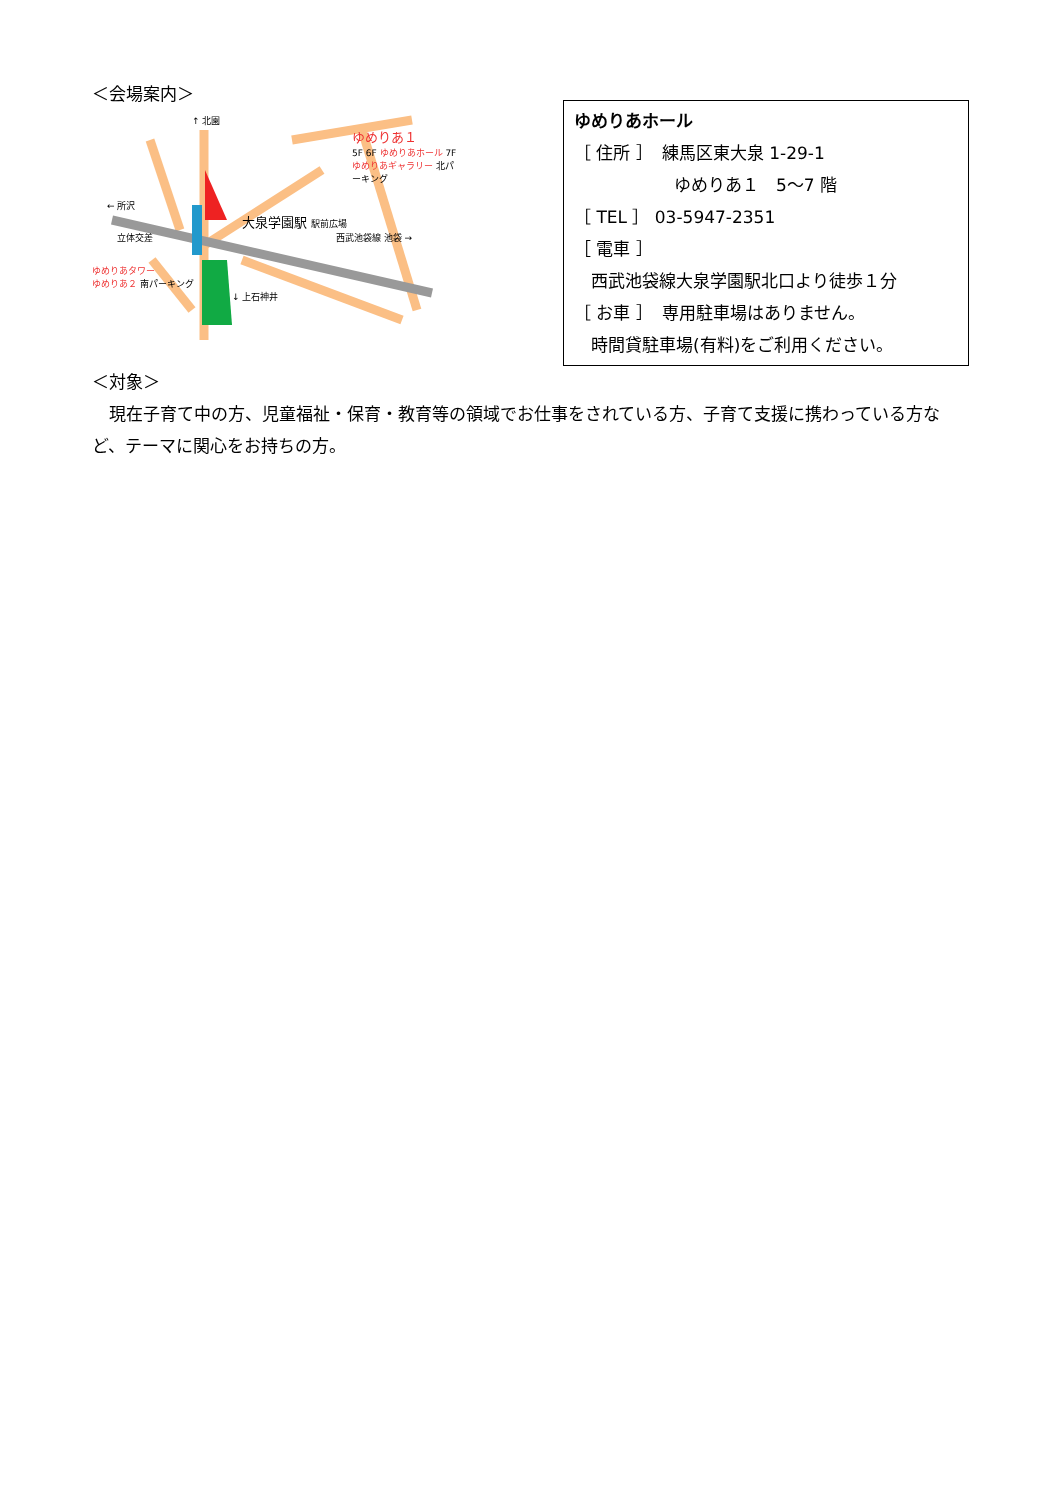＜会場案内＞
↑ 北園
ゆめりあ１
5F 6F ゆめりあホール 7F ゆめりあギャラリー 北パーキング
← 所沢
大泉学園駅 駅前広場
立体交差 西武池袋線 池袋 →
ゆめりあタワー
ゆめりあ２ 南パーキング
↓ 上石神井
ゆめりあホール
［ 住所 ］　練馬区東大泉 1-29-1
ゆめりあ１　5～7 階
［ TEL ］ 03-5947-2351
［ 電車 ］
　西武池袋線大泉学園駅北口より徒歩１分
［ お車 ］　専用駐車場はありません。
　時間貸駐車場(有料)をご利用ください。
＜対象＞
　現在子育て中の方、児童福祉・保育・教育等の領域でお仕事をされている方、子育て支援に携わっている方など、テーマに関心をお持ちの方。